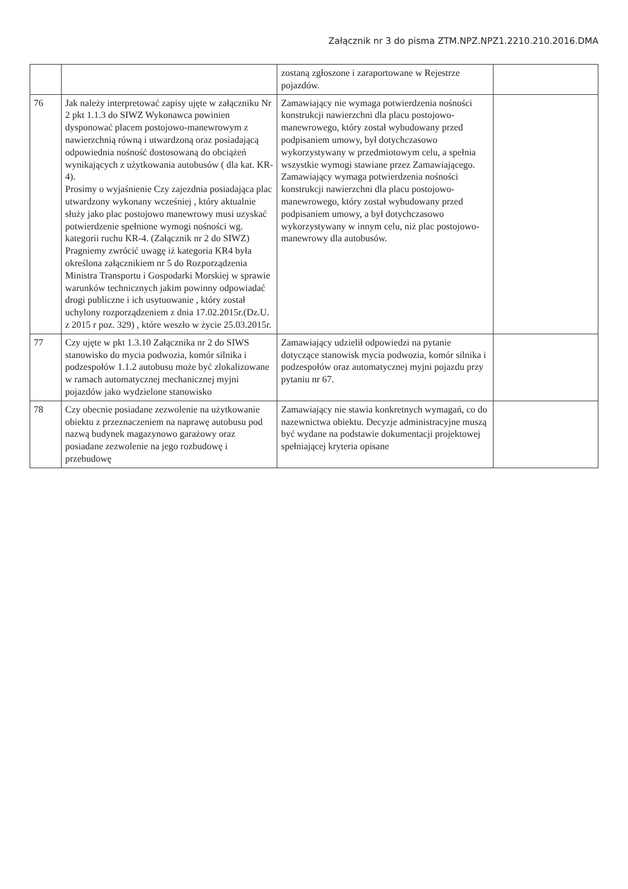Załącznik nr 3 do pisma ZTM.NPZ.NPZ1.2210.210.2016.DMA
| | | zostaną zgłoszone i zaraportowane w Rejestrze pojazdów. | |
| 76 | Jak należy interpretować zapisy ujęte w załączniku Nr 2 pkt 1.1.3 do SIWZ Wykonawca powinien dysponować placem postojowo-manewrowym z nawierzchnią równą i utwardzoną oraz posiadającą odpowiednia nośność dostosowaną do obciążeń wynikających z użytkowania autobusów ( dla kat. KR-4). Prosimy o wyjaśnienie Czy zajezdnia posiadająca plac utwardzony wykonany wcześniej , który aktualnie służy jako plac postojowo manewrowy musi uzyskać potwierdzenie spełnione wymogi nośności wg. kategorii ruchu KR-4. (Załącznik nr 2 do SIWZ) Pragniemy zwrócić uwagę iż kategoria KR4 była określona załącznikiem nr 5 do Rozporządzenia Ministra Transportu i Gospodarki Morskiej w sprawie warunków technicznych jakim powinny odpowiadać drogi publiczne i ich usytuowanie , który został uchylony rozporządzeniem z dnia 17.02.2015r.(Dz.U. z 2015 r poz. 329) , które weszło w życie 25.03.2015r. | Zamawiający nie wymaga potwierdzenia nośności konstrukcji nawierzchni dla placu postojowo-manewrowego, który został wybudowany przed podpisaniem umowy, był dotychczasowo wykorzystywany w przedmiotowym celu, a spełnia wszystkie wymogi stawiane przez Zamawiającego. Zamawiający wymaga potwierdzenia nośności konstrukcji nawierzchni dla placu postojowo-manewrowego, który został wybudowany przed podpisaniem umowy, a był dotychczasowo wykorzystywany w innym celu, niż plac postojowo-manewrowy dla autobusów. | |
| 77 | Czy ujęte w pkt 1.3.10 Załącznika nr 2 do SIWS stanowisko do mycia podwozia, komór silnika i podzespołów 1.1.2 autobusu może być zlokalizowane w ramach automatycznej mechanicznej myjni pojazdów jako wydzielone stanowisko | Zamawiający udzielił odpowiedzi na pytanie dotyczące stanowisk mycia podwozia, komór silnika i podzespołów oraz automatycznej myjni pojazdu przy pytaniu nr 67. | |
| 78 | Czy obecnie posiadane zezwolenie na użytkowanie obiektu z przeznaczeniem na naprawę autobusu pod nazwą budynek magazynowo garażowy oraz posiadane zezwolenie na jego rozbudowę i przebudowę | Zamawiający nie stawia konkretnych wymagań, co do nazewnictwa obiektu. Decyzje administracyjne muszą być wydane na podstawie dokumentacji projektowej spełniającej kryteria opisane | |